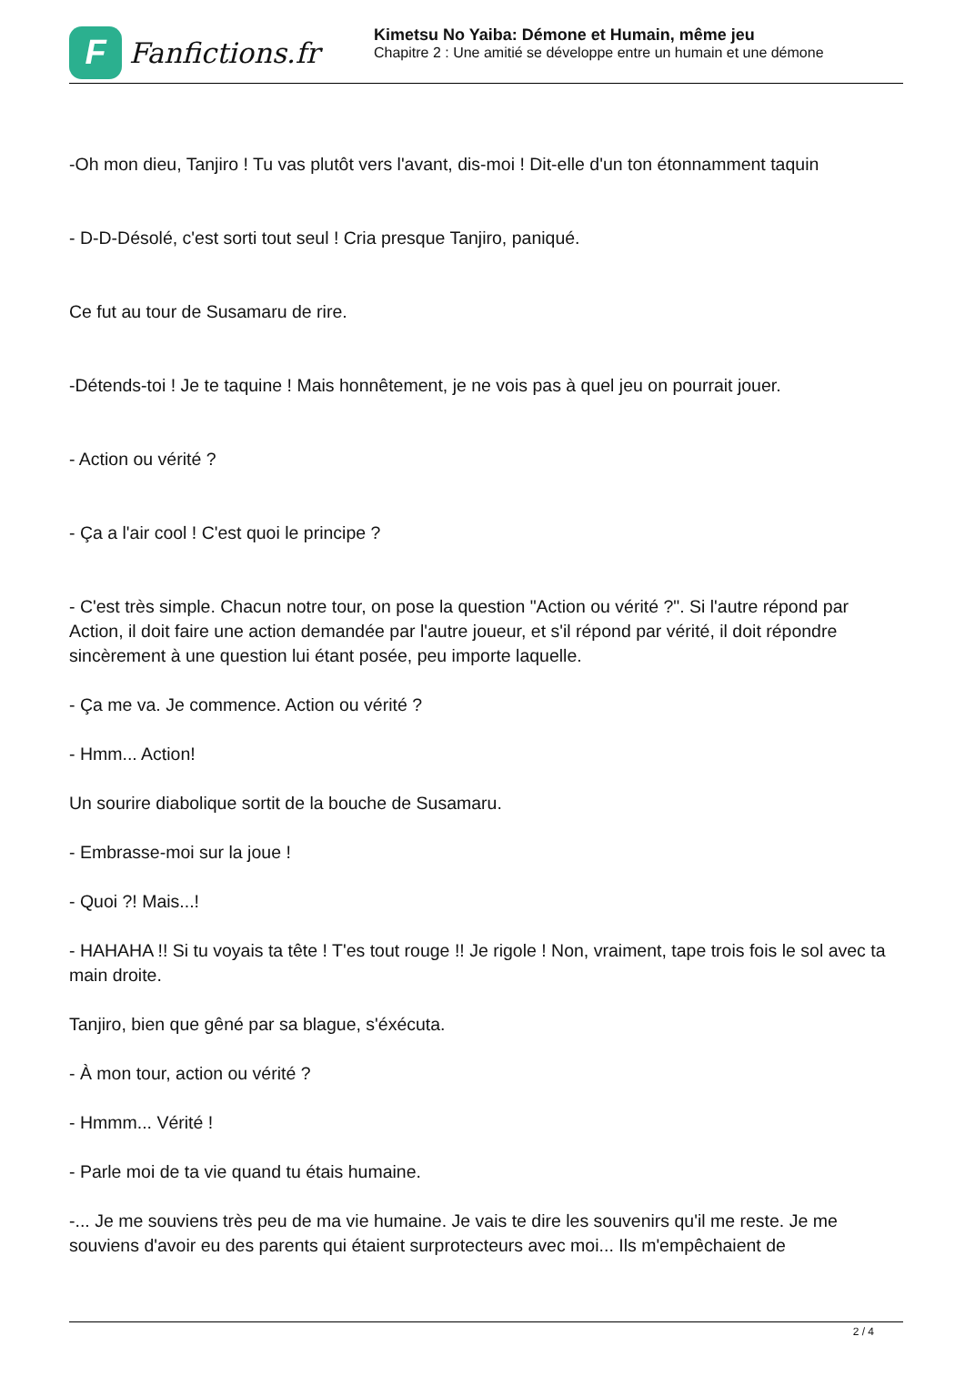F
Fanfictions.fr
Kimetsu No Yaiba: Démone et Humain, même jeu
Chapitre 2 : Une amitié se développe entre un humain et une démone
-Oh mon dieu, Tanjiro ! Tu vas plutôt vers l'avant, dis-moi ! Dit-elle d'un ton étonnamment taquin
- D-D-Désolé, c'est sorti tout seul ! Cria presque Tanjiro, paniqué.
Ce fut au tour de Susamaru de rire.
-Détends-toi ! Je te taquine ! Mais honnêtement, je ne vois pas à quel jeu on pourrait jouer.
- Action ou vérité ?
- Ça a l'air cool ! C'est quoi le principe ?
- C'est très simple. Chacun notre tour, on pose la question "Action ou vérité ?". Si l'autre répond par Action, il doit faire une action demandée par l'autre joueur, et s'il répond par vérité, il doit répondre sincèrement à une question lui étant posée, peu importe laquelle.
- Ça me va. Je commence. Action ou vérité ?
- Hmm... Action!
Un sourire diabolique sortit de la bouche de Susamaru.
- Embrasse-moi sur la joue !
- Quoi ?! Mais...!
- HAHAHA !! Si tu voyais ta tête ! T'es tout rouge !! Je rigole ! Non, vraiment, tape trois fois le sol avec ta main droite.
Tanjiro, bien que gêné par sa blague, s'éxécuta.
- À mon tour, action ou vérité ?
- Hmmm... Vérité !
- Parle moi de ta vie quand tu étais humaine.
-... Je me souviens très peu de ma vie humaine. Je vais te dire les souvenirs qu'il me reste. Je me souviens d'avoir eu des parents qui étaient surprotecteurs avec moi... Ils m'empêchaient de
2 / 4